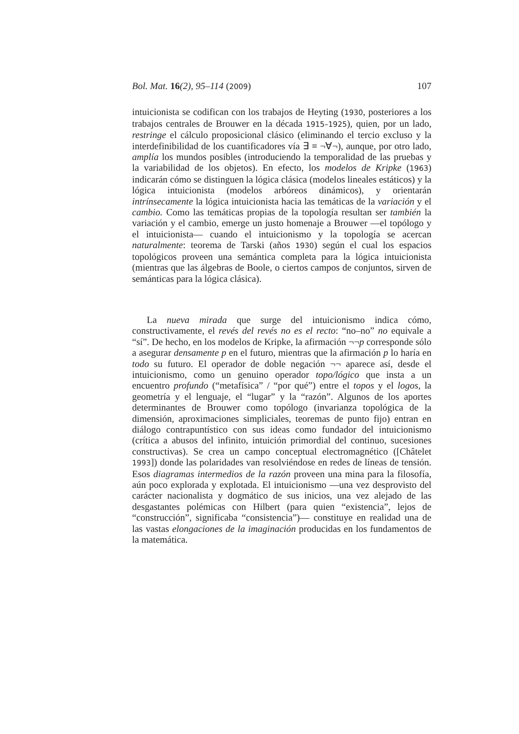Bol. Mat. 16(2), 95–114 (2009) 107
intuicionista se codifican con los trabajos de Heyting (1930, posteriores a los trabajos centrales de Brouwer en la década 1915–1925), quien, por un lado, restringe el cálculo proposicional clásico (eliminando el tercio excluso y la interdefinibilidad de los cuantificadores vía ∃ ≡ ¬∀¬), aunque, por otro lado, amplía los mundos posibles (introduciendo la temporalidad de las pruebas y la variabilidad de los objetos). En efecto, los modelos de Kripke (1963) indicarán cómo se distinguen la lógica clásica (modelos lineales estáticos) y la lógica intuicionista (modelos arbóreos dinámicos), y orientarán intrínsecamente la lógica intuicionista hacia las temáticas de la variación y el cambio. Como las temáticas propias de la topología resultan ser también la variación y el cambio, emerge un justo homenaje a Brouwer —el topólogo y el intuicionista— cuando el intuicionismo y la topología se acercan naturalmente: teorema de Tarski (años 1930) según el cual los espacios topológicos proveen una semántica completa para la lógica intuicionista (mientras que las álgebras de Boole, o ciertos campos de conjuntos, sirven de semánticas para la lógica clásica).
La nueva mirada que surge del intuicionismo indica cómo, constructivamente, el revés del revés no es el recto: “no–no” no equivale a “sí”. De hecho, en los modelos de Kripke, la afirmación ¬¬p corresponde sólo a asegurar densamente p en el futuro, mientras que la afirmación p lo haría en todo su futuro. El operador de doble negación ¬¬ aparece así, desde el intuicionismo, como un genuino operador topo/lógico que insta a un encuentro profundo (“metafísica” / “por qué”) entre el topos y el logos, la geometría y el lenguaje, el “lugar” y la “razón”. Algunos de los aportes determinantes de Brouwer como topólogo (invarianza topológica de la dimensión, aproximaciones simpliciales, teoremas de punto fijo) entran en diálogo contrapuntístico con sus ideas como fundador del intuicionismo (crítica a abusos del infinito, intuición primordial del continuo, sucesiones constructivas). Se crea un campo conceptual electromagnético ([Châtelet 1993]) donde las polaridades van resolviéndose en redes de líneas de tensión. Esos diagramas intermedios de la razón proveen una mina para la filosofía, aún poco explorada y explotada. El intuicionismo —una vez desprovisto del carácter nacionalista y dogmático de sus inicios, una vez alejado de las desgastantes polémicas con Hilbert (para quien “existencia”, lejos de “construcción”, significaba “consistencia”)— constituye en realidad una de las vastas elongaciones de la imaginación producidas en los fundamentos de la matemática.